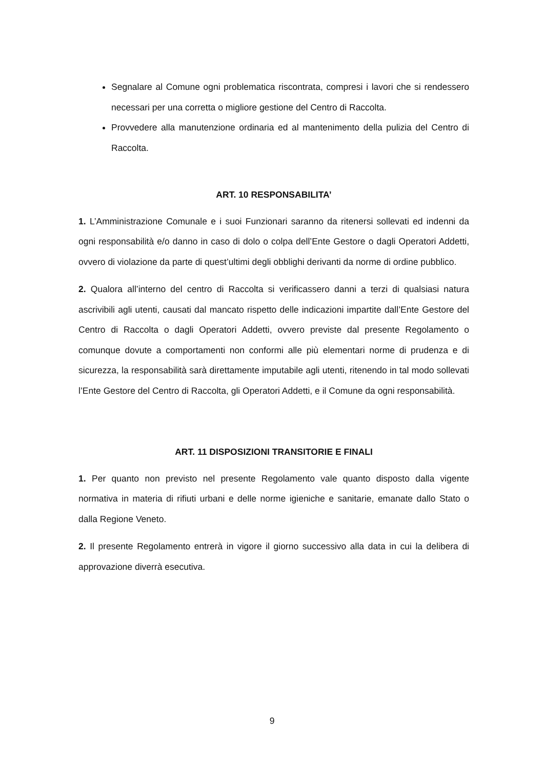Segnalare al Comune ogni problematica riscontrata, compresi i lavori che si rendessero necessari per una corretta o migliore gestione del Centro di Raccolta.
Provvedere alla manutenzione ordinaria ed al mantenimento della pulizia del Centro di Raccolta.
ART. 10 RESPONSABILITA’
1. L’Amministrazione Comunale e i suoi Funzionari saranno da ritenersi sollevati ed indenni da ogni responsabilità e/o danno in caso di dolo o colpa dell’Ente Gestore o dagli Operatori Addetti, ovvero di violazione da parte di quest’ultimi degli obblighi derivanti da norme di ordine pubblico.
2. Qualora all’interno del centro di Raccolta si verificassero danni a terzi di qualsiasi natura ascrivibili agli utenti, causati dal mancato rispetto delle indicazioni impartite dall’Ente Gestore del Centro di Raccolta o dagli Operatori Addetti, ovvero previste dal presente Regolamento o comunque dovute a comportamenti non conformi alle più elementari norme di prudenza e di sicurezza, la responsabilità sarà direttamente imputabile agli utenti, ritenendo in tal modo sollevati l’Ente Gestore del Centro di Raccolta, gli Operatori Addetti, e il Comune da ogni responsabilità.
ART. 11 DISPOSIZIONI TRANSITORIE E FINALI
1. Per quanto non previsto nel presente Regolamento vale quanto disposto dalla vigente normativa in materia di rifiuti urbani e delle norme igieniche e sanitarie, emanate dallo Stato o dalla Regione Veneto.
2. Il presente Regolamento entrerà in vigore il giorno successivo alla data in cui la delibera di approvazione diverrà esecutiva.
9